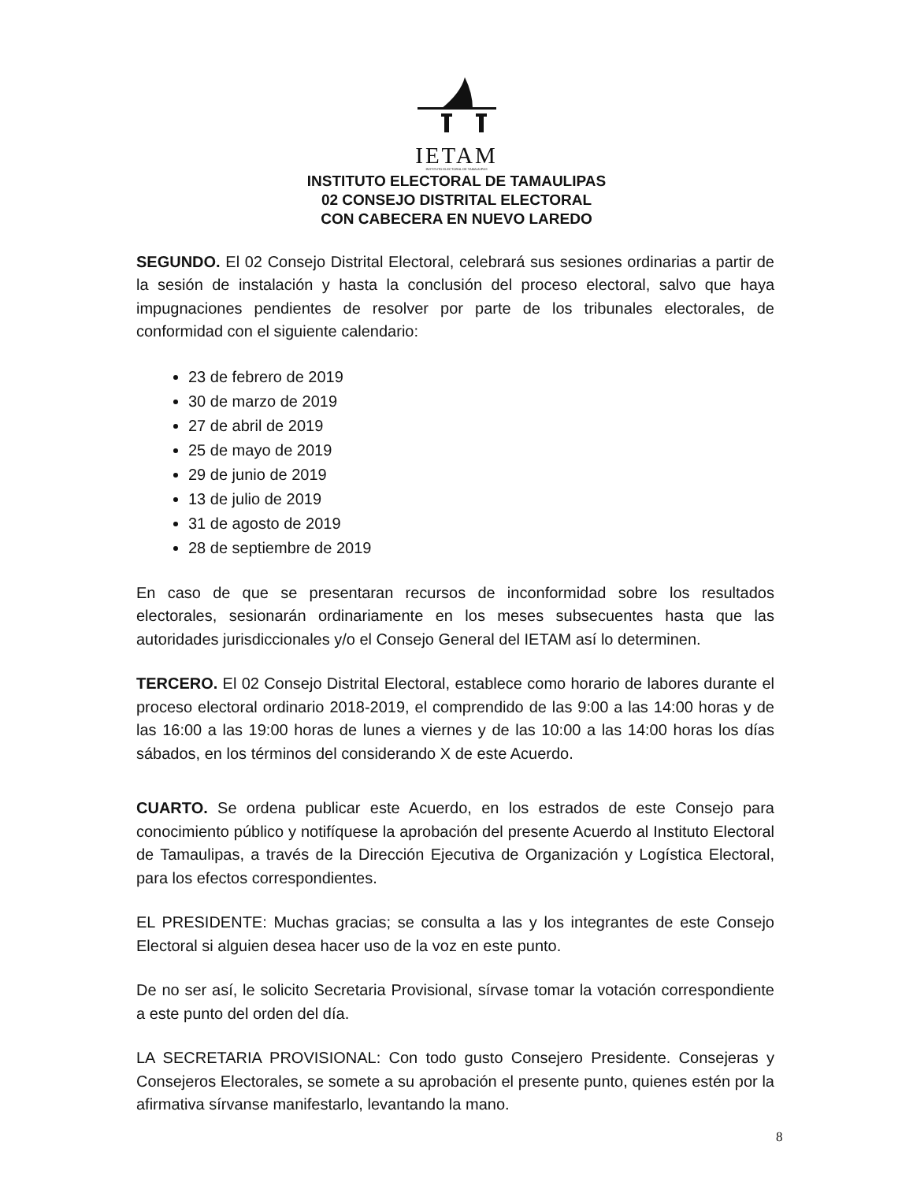IETAM
INSTITUTO ELECTORAL DE TAMAULIPAS
INSTITUTO ELECTORAL DE TAMAULIPAS
02 CONSEJO DISTRITAL ELECTORAL
CON CABECERA EN NUEVO LAREDO
SEGUNDO. El 02 Consejo Distrital Electoral, celebrará sus sesiones ordinarias a partir de la sesión de instalación y hasta la conclusión del proceso electoral, salvo que haya impugnaciones pendientes de resolver por parte de los tribunales electorales, de conformidad con el siguiente calendario:
23 de febrero de 2019
30 de marzo de 2019
27 de abril de 2019
25 de mayo de 2019
29 de junio de 2019
13 de julio de 2019
31 de agosto de 2019
28 de septiembre de 2019
En caso de que se presentaran recursos de inconformidad sobre los resultados electorales, sesionarán ordinariamente en los meses subsecuentes hasta que las autoridades jurisdiccionales y/o el Consejo General del IETAM así lo determinen.
TERCERO. El 02 Consejo Distrital Electoral, establece como horario de labores durante el proceso electoral ordinario 2018-2019, el comprendido de las 9:00 a las 14:00 horas y de las 16:00 a las 19:00 horas de lunes a viernes y de las 10:00 a las 14:00 horas los días sábados, en los términos del considerando X de este Acuerdo.
CUARTO. Se ordena publicar este Acuerdo, en los estrados de este Consejo para conocimiento público y notifíquese la aprobación del presente Acuerdo al Instituto Electoral de Tamaulipas, a través de la Dirección Ejecutiva de Organización y Logística Electoral, para los efectos correspondientes.
EL PRESIDENTE: Muchas gracias; se consulta a las y los integrantes de este Consejo Electoral si alguien desea hacer uso de la voz en este punto.
De no ser así, le solicito Secretaria Provisional, sírvase tomar la votación correspondiente a este punto del orden del día.
LA SECRETARIA PROVISIONAL: Con todo gusto Consejero Presidente. Consejeras y Consejeros Electorales, se somete a su aprobación el presente punto, quienes estén por la afirmativa sírvanse manifestarlo, levantando la mano.
8